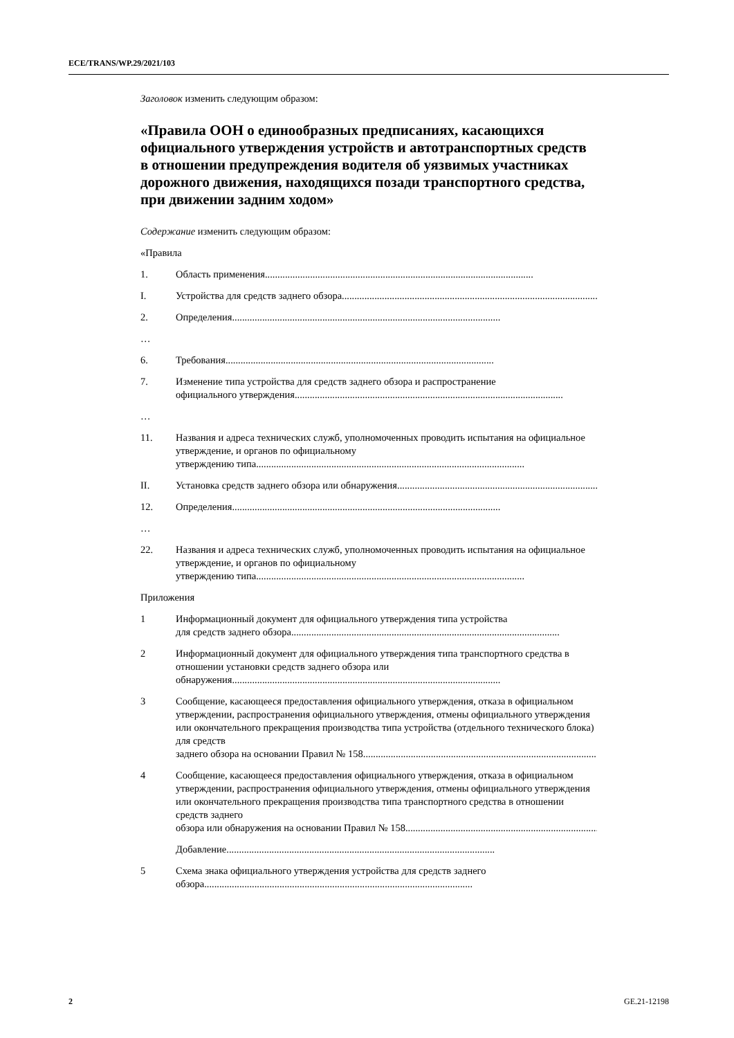ECE/TRANS/WP.29/2021/103
Заголовок изменить следующим образом:
«Правила ООН о единообразных предписаниях, касающихся официального утверждения устройств и автотранспортных средств в отношении предупреждения водителя об уязвимых участниках дорожного движения, находящихся позади транспортного средства, при движении задним ходом»
Содержание изменить следующим образом:
«Правила
1. Область применения ...........................................................................................................
I. Устройства для средств заднего обзора...........................................................................................................
2. Определения ...........................................................................................................
…
6. Требования ...........................................................................................................
7. Изменение типа устройства для средств заднего обзора и распространение
официального утверждения ...........................................................................................................
…
11. Названия и адреса технических служб, уполномоченных проводить испытания на официальное утверждение, и органов по официальному
утверждению типа ...........................................................................................................
II. Установка средств заднего обзора или обнаружения...........................................................................................................
12. Определения ...........................................................................................................
…
22. Названия и адреса технических служб, уполномоченных проводить испытания на официальное утверждение, и органов по официальному
утверждению типа ...........................................................................................................
Приложения
1 Информационный документ для официального утверждения типа устройства
для средств заднего обзора ...........................................................................................................
2 Информационный документ для официального утверждения типа транспортного средства в отношении установки средств заднего обзора или
обнаружения...........................................................................................................
3 Сообщение, касающееся предоставления официального утверждения, отказа в официальном утверждении, распространения официального утверждения, отмены официального утверждения или окончательного прекращения производства типа устройства (отдельного технического блока) для средств
заднего обзора на основании Правил № 158 ...........................................................................................................
4 Сообщение, касающееся предоставления официального утверждения, отказа в официальном утверждении, распространения официального утверждения, отмены официального утверждения или окончательного прекращения производства типа транспортного средства в отношении средств заднего
обзора или обнаружения на основании Правил № 158 ...........................................................................................................
Добавление ...........................................................................................................
5 Схема знака официального утверждения устройства для средств заднего
обзора...........................................................................................................
2 GE.21-12198